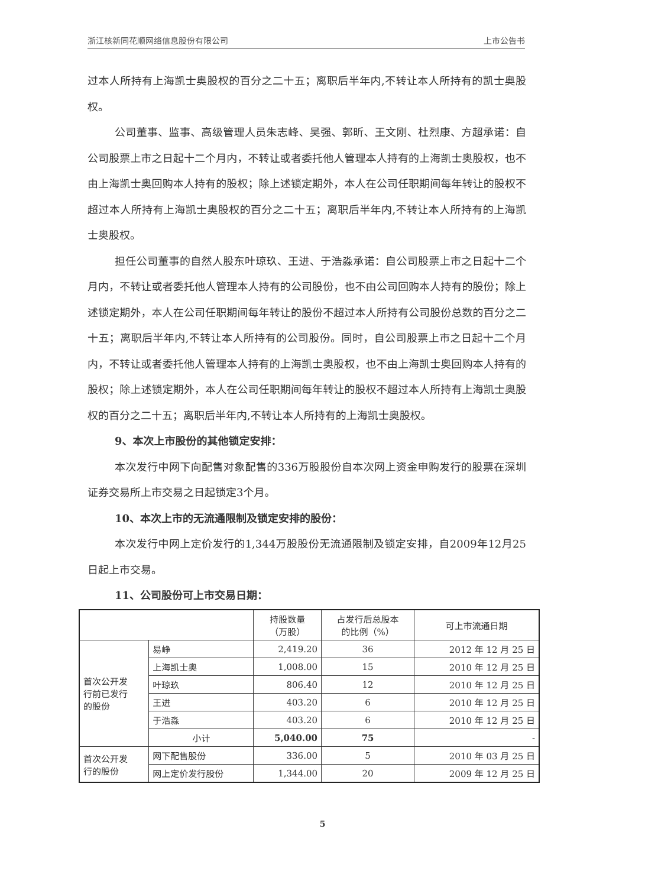浙江核新同花顺网络信息股份有限公司 上市公告书
过本人所持有上海凯士奥股权的百分之二十五；离职后半年内,不转让本人所持有的凯士奥股权。
公司董事、监事、高级管理人员朱志峰、吴强、郭昕、王文刚、杜烈康、方超承诺：自公司股票上市之日起十二个月内，不转让或者委托他人管理本人持有的上海凯士奥股权，也不由上海凯士奥回购本人持有的股权；除上述锁定期外，本人在公司任职期间每年转让的股权不超过本人所持有上海凯士奥股权的百分之二十五；离职后半年内,不转让本人所持有的上海凯士奥股权。
担任公司董事的自然人股东叶琼玖、王进、于浩淼承诺：自公司股票上市之日起十二个月内，不转让或者委托他人管理本人持有的公司股份，也不由公司回购本人持有的股份；除上述锁定期外，本人在公司任职期间每年转让的股份不超过本人所持有公司股份总数的百分之二十五；离职后半年内,不转让本人所持有的公司股份。同时，自公司股票上市之日起十二个月内，不转让或者委托他人管理本人持有的上海凯士奥股权，也不由上海凯士奥回购本人持有的股权；除上述锁定期外，本人在公司任职期间每年转让的股权不超过本人所持有上海凯士奥股权的百分之二十五；离职后半年内,不转让本人所持有的上海凯士奥股权。
9、本次上市股份的其他锁定安排：
本次发行中网下向配售对象配售的336万股股份自本次网上资金申购发行的股票在深圳证券交易所上市交易之日起锁定3个月。
10、本次上市的无流通限制及锁定安排的股份：
本次发行中网上定价发行的1,344万股股份无流通限制及锁定安排，自2009年12月25日起上市交易。
11、公司股份可上市交易日期：
| | | 持股数量 （万股） | 占发行后总股本 的比例（%） | 可上市流通日期 |
| --- | --- | --- | --- | --- |
| 首次公开发 行前已发行 的股份 | 易峥 | 2,419.20 | 36 | 2012 年 12 月 25 日 |
| | 上海凯士奥 | 1,008.00 | 15 | 2010 年 12 月 25 日 |
| | 叶琼玖 | 806.40 | 12 | 2010 年 12 月 25 日 |
| | 王进 | 403.20 | 6 | 2010 年 12 月 25 日 |
| | 于浩淼 | 403.20 | 6 | 2010 年 12 月 25 日 |
| | 小计 | 5,040.00 | 75 | - |
| 首次公开发 行的股份 | 网下配售股份 | 336.00 | 5 | 2010 年 03 月 25 日 |
| | 网上定价发行股份 | 1,344.00 | 20 | 2009 年 12 月 25 日 |
5